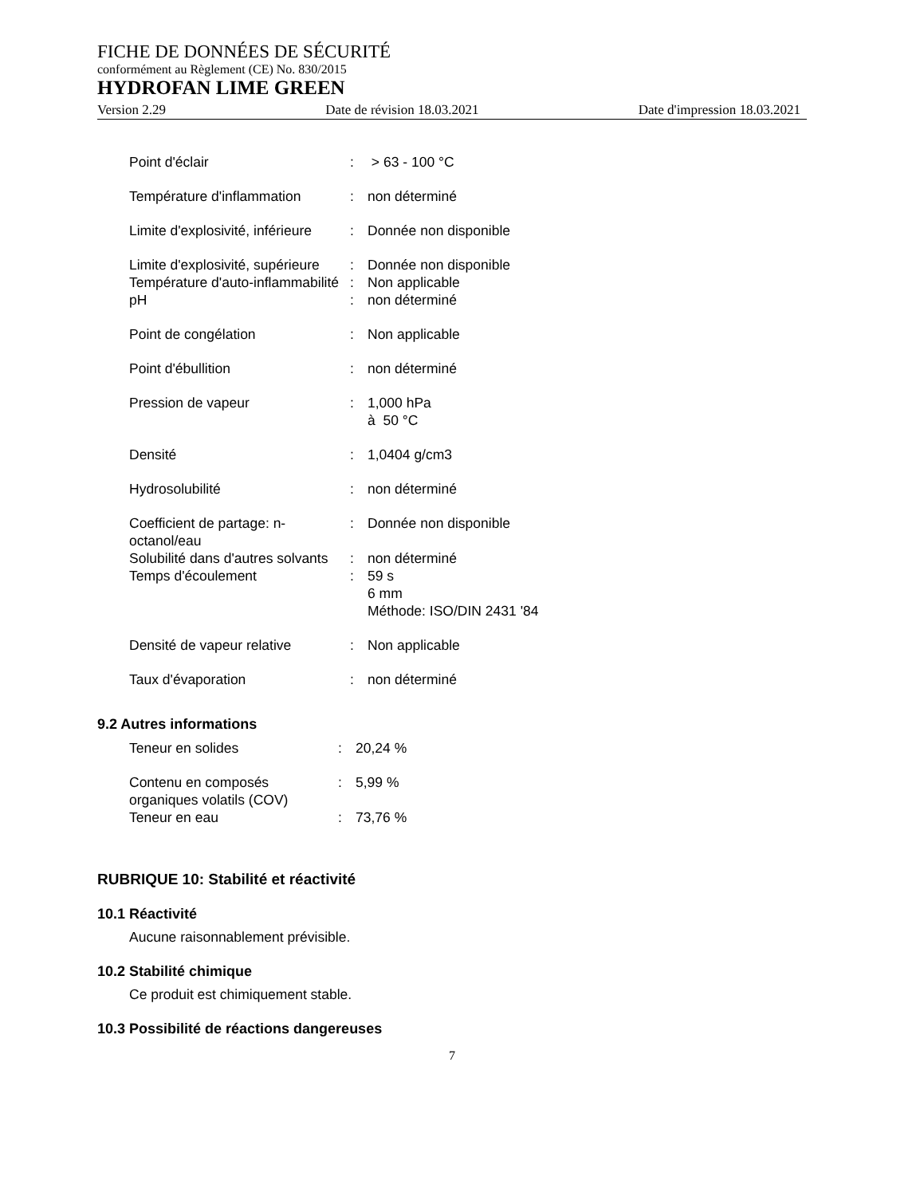FICHE DE DONNÉES DE SÉCURITÉ
conformément au Règlement (CE) No. 830/2015
HYDROFAN LIME GREEN
Version 2.29 Date de révision 18.03.2021 Date d'impression 18.03.2021
| Point d'éclair | : | > 63 - 100 °C |
| Température d'inflammation | : | non déterminé |
| Limite d'explosivité, inférieure | : | Donnée non disponible |
| Limite d'explosivité, supérieure | : | Donnée non disponible |
| Température d'auto-inflammabilité | : | Non applicable |
| pH | : | non déterminé |
| Point de congélation | : | Non applicable |
| Point d'ébullition | : | non déterminé |
| Pression de vapeur | : | 1,000 hPa à 50 °C |
| Densité | : | 1,0404 g/cm3 |
| Hydrosolubilité | : | non déterminé |
| Coefficient de partage: n-octanol/eau | : | Donnée non disponible |
| Solubilité dans d'autres solvants | : | non déterminé |
| Temps d'écoulement | : | 59 s 6 mm Méthode: ISO/DIN 2431 '84 |
| Densité de vapeur relative | : | Non applicable |
| Taux d'évaporation | : | non déterminé |
9.2 Autres informations
| Teneur en solides | : | 20,24 % |
| Contenu en composés organiques volatils (COV) | : | 5,99 % |
| Teneur en eau | : | 73,76 % |
RUBRIQUE 10: Stabilité et réactivité
10.1 Réactivité
Aucune raisonnablement prévisible.
10.2 Stabilité chimique
Ce produit est chimiquement stable.
10.3 Possibilité de réactions dangereuses
7